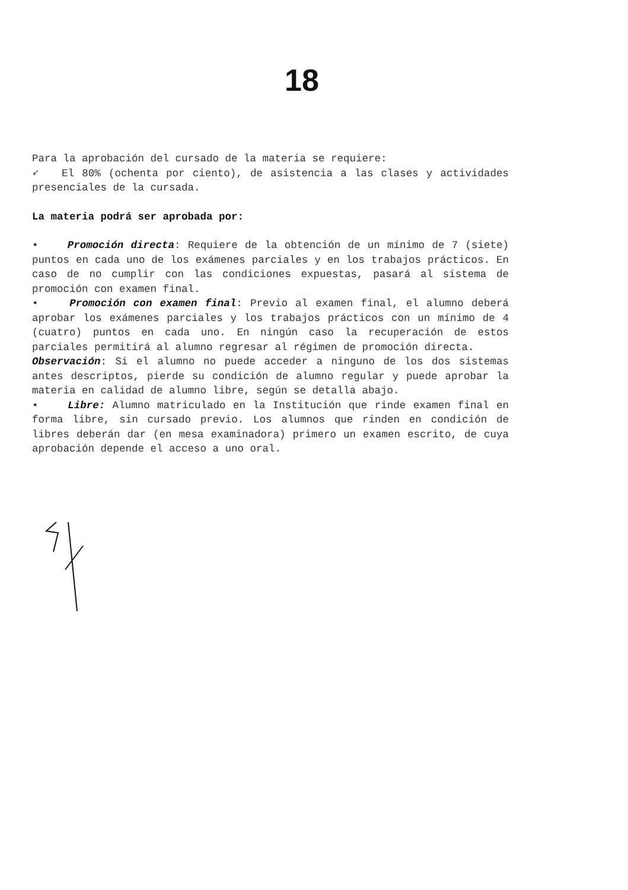18
Para la aprobación del cursado de la materia se requiere:
➶ El 80% (ochenta por ciento), de asistencia a las clases y actividades presenciales de la cursada.
La materia podrá ser aprobada por:
• Promoción directa: Requiere de la obtención de un mínimo de 7 (siete) puntos en cada uno de los exámenes parciales y en los trabajos prácticos. En caso de no cumplir con las condiciones expuestas, pasará al sistema de promoción con examen final.
• Promoción con examen final: Previo al examen final, el alumno deberá aprobar los exámenes parciales y los trabajos prácticos con un mínimo de 4 (cuatro) puntos en cada uno. En ningún caso la recuperación de estos parciales permitirá al alumno regresar al régimen de promoción directa.
Observación: Si el alumno no puede acceder a ninguno de los dos sistemas antes descriptos, pierde su condición de alumno regular y puede aprobar la materia en calidad de alumno libre, según se detalla abajo.
• Libre: Alumno matriculado en la Institución que rinde examen final en forma libre, sin cursado previo. Los alumnos que rinden en condición de libres deberán dar (en mesa examinadora) primero un examen escrito, de cuya aprobación depende el acceso a uno oral.